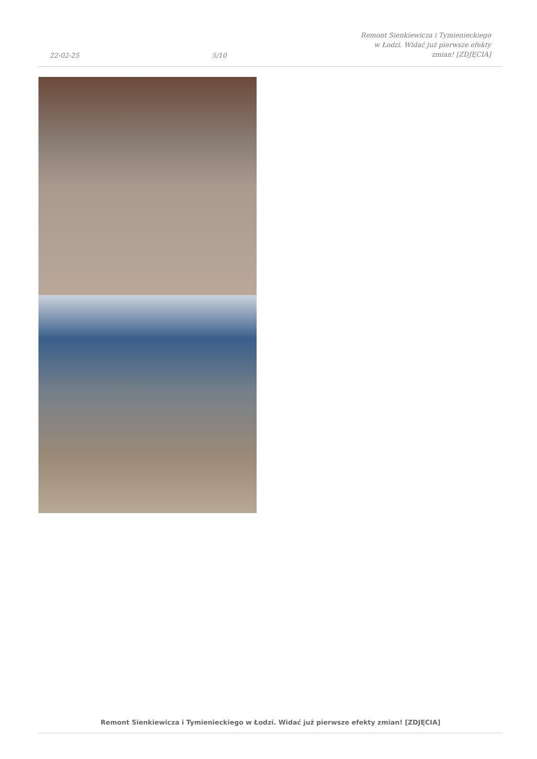22-02-25 5/10 Remont Sienkiewicza i Tymienieckiego w Łodzi. Widać już pierwsze efekty zmian! [ZDJĘCIA]
Remont Sienkiewicza i Tymienieckiego w Łodzi. Widać już pierwsze efekty zmian! [ZDJĘCIA]